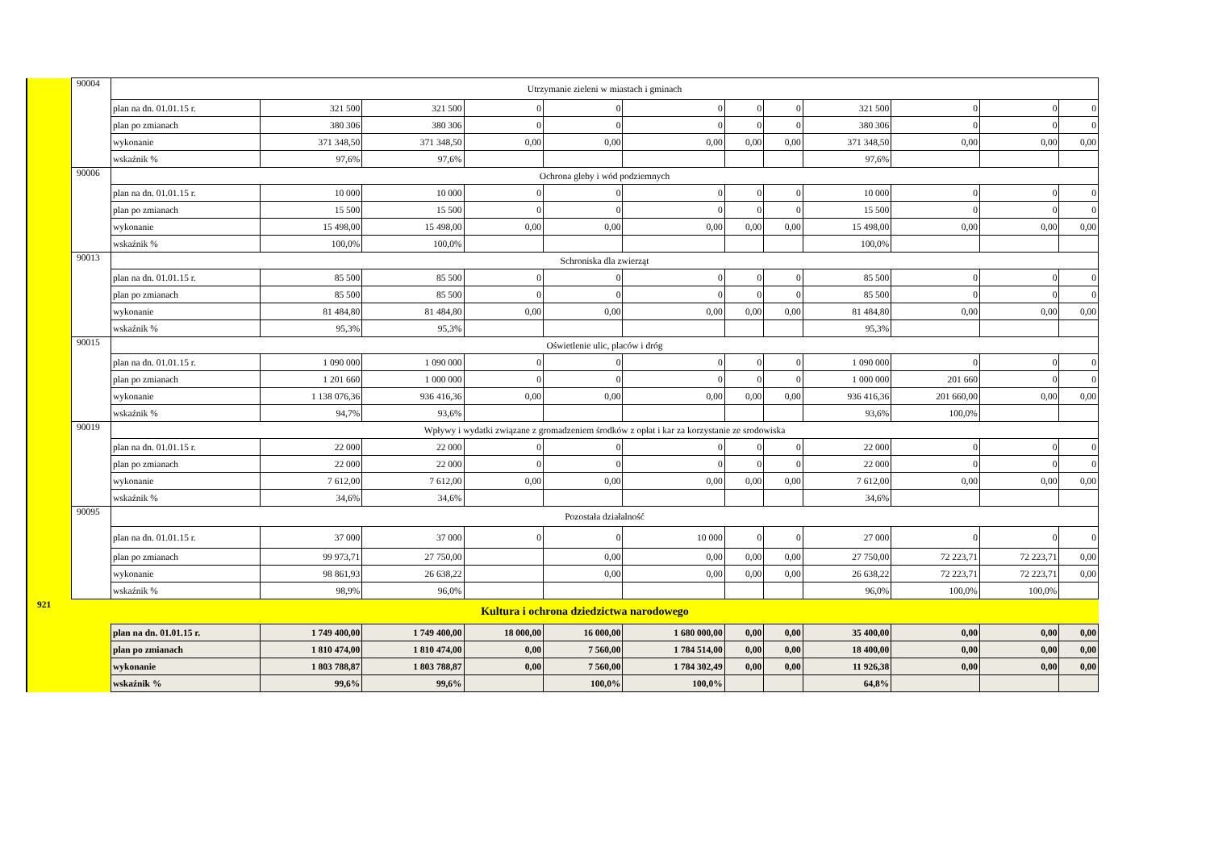| | 90004 | Utrzymanie zieleni w miastach i gminach | | | | | | | | | | | |
| | | plan na dn. 01.01.15 r. | 321 500 | 321 500 | 0 | 0 | 0 | 0 | 0 | 321 500 | 0 | 0 | 0 |
| | | plan po zmianach | 380 306 | 380 306 | 0 | 0 | 0 | 0 | 0 | 380 306 | 0 | 0 | 0 |
| | | wykonanie | 371 348,50 | 371 348,50 | 0,00 | 0,00 | 0,00 | 0,00 | 0,00 | 371 348,50 | 0,00 | 0,00 | 0,00 |
| | | wskaźnik % | 97,6% | 97,6% | | | | | | 97,6% | | | |
| | 90006 | Ochrona gleby i wód podziemnych | | | | | | | | | | | |
| | | plan na dn. 01.01.15 r. | 10 000 | 10 000 | 0 | 0 | 0 | 0 | 0 | 10 000 | 0 | 0 | 0 |
| | | plan po zmianach | 15 500 | 15 500 | 0 | 0 | 0 | 0 | 0 | 15 500 | 0 | 0 | 0 |
| | | wykonanie | 15 498,00 | 15 498,00 | 0,00 | 0,00 | 0,00 | 0,00 | 0,00 | 15 498,00 | 0,00 | 0,00 | 0,00 |
| | | wskaźnik % | 100,0% | 100,0% | | | | | | 100,0% | | | |
| | 90013 | Schroniska dla zwierząt | | | | | | | | | | | |
| | | plan na dn. 01.01.15 r. | 85 500 | 85 500 | 0 | 0 | 0 | 0 | 0 | 85 500 | 0 | 0 | 0 |
| | | plan po zmianach | 85 500 | 85 500 | 0 | 0 | 0 | 0 | 0 | 85 500 | 0 | 0 | 0 |
| | | wykonanie | 81 484,80 | 81 484,80 | 0,00 | 0,00 | 0,00 | 0,00 | 0,00 | 81 484,80 | 0,00 | 0,00 | 0,00 |
| | | wskaźnik % | 95,3% | 95,3% | | | | | | 95,3% | | | |
| | 90015 | Oświetlenie ulic, placów i dróg | | | | | | | | | | | |
| | | plan na dn. 01.01.15 r. | 1 090 000 | 1 090 000 | 0 | 0 | 0 | 0 | 0 | 1 090 000 | 0 | 0 | 0 |
| | | plan po zmianach | 1 201 660 | 1 000 000 | 0 | 0 | 0 | 0 | 0 | 1 000 000 | 201 660 | 0 | 0 |
| | | wykonanie | 1 138 076,36 | 936 416,36 | 0,00 | 0,00 | 0,00 | 0,00 | 0,00 | 936 416,36 | 201 660,00 | 0,00 | 0,00 |
| | | wskaźnik % | 94,7% | 93,6% | | | | | | 93,6% | 100,0% | | |
| | 90019 | Wpływy i wydatki związane z gromadzeniem środków z opłat i kar za korzystanie ze srodowiska | | | | | | | | | | | |
| | | plan na dn. 01.01.15 r. | 22 000 | 22 000 | 0 | 0 | 0 | 0 | 0 | 22 000 | 0 | 0 | 0 |
| | | plan po zmianach | 22 000 | 22 000 | 0 | 0 | 0 | 0 | 0 | 22 000 | 0 | 0 | 0 |
| | | wykonanie | 7 612,00 | 7 612,00 | 0,00 | 0,00 | 0,00 | 0,00 | 0,00 | 7 612,00 | 0,00 | 0,00 | 0,00 |
| | | wskaźnik % | 34,6% | 34,6% | | | | | | 34,6% | | | |
| | 90095 | Pozostała działalność | | | | | | | | | | | |
| | | plan na dn. 01.01.15 r. | 37 000 | 37 000 | 0 | 0 | 10 000 | 0 | 0 | 27 000 | 0 | 0 | 0 |
| | | plan po zmianach | 99 973,71 | 27 750,00 | | 0,00 | 0,00 | 0,00 | 0,00 | 27 750,00 | 72 223,71 | 72 223,71 | 0,00 |
| | | wykonanie | 98 861,93 | 26 638,22 | | 0,00 | 0,00 | 0,00 | 0,00 | 26 638,22 | 72 223,71 | 72 223,71 | 0,00 |
| | | wskaźnik % | 98,9% | 96,0% | | | | | | 96,0% | 100,0% | 100,0% | |
| 921 | Kultura i ochrona dziedzictwa narodowego | | | | | | | | | | | | |
| | | plan na dn. 01.01.15 r. | 1 749 400,00 | 1 749 400,00 | 18 000,00 | 16 000,00 | 1 680 000,00 | 0,00 | 0,00 | 35 400,00 | 0,00 | 0,00 | 0,00 |
| | | plan po zmianach | 1 810 474,00 | 1 810 474,00 | 0,00 | 7 560,00 | 1 784 514,00 | 0,00 | 0,00 | 18 400,00 | 0,00 | 0,00 | 0,00 |
| | | wykonanie | 1 803 788,87 | 1 803 788,87 | 0,00 | 7 560,00 | 1 784 302,49 | 0,00 | 0,00 | 11 926,38 | 0,00 | 0,00 | 0,00 |
| | | wskaźnik % | 99,6% | 99,6% | | 100,0% | 100,0% | | | 64,8% | | | |